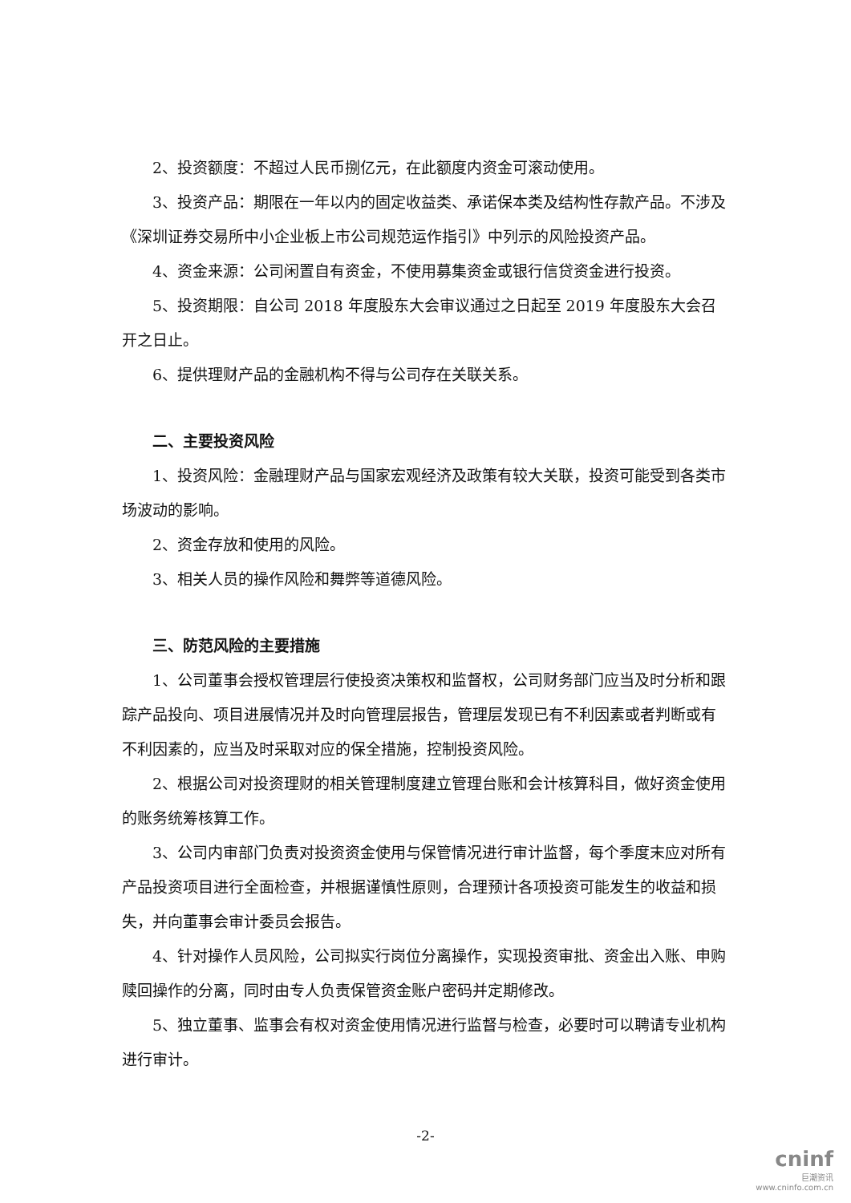2、投资额度：不超过人民币捌亿元，在此额度内资金可滚动使用。
3、投资产品：期限在一年以内的固定收益类、承诺保本类及结构性存款产品。不涉及《深圳证券交易所中小企业板上市公司规范运作指引》中列示的风险投资产品。
4、资金来源：公司闲置自有资金，不使用募集资金或银行信贷资金进行投资。
5、投资期限：自公司 2018 年度股东大会审议通过之日起至 2019 年度股东大会召开之日止。
6、提供理财产品的金融机构不得与公司存在关联关系。
二、主要投资风险
1、投资风险：金融理财产品与国家宏观经济及政策有较大关联，投资可能受到各类市场波动的影响。
2、资金存放和使用的风险。
3、相关人员的操作风险和舞弊等道德风险。
三、防范风险的主要措施
1、公司董事会授权管理层行使投资决策权和监督权，公司财务部门应当及时分析和跟踪产品投向、项目进展情况并及时向管理层报告，管理层发现已有不利因素或者判断或有不利因素的，应当及时采取对应的保全措施，控制投资风险。
2、根据公司对投资理财的相关管理制度建立管理台账和会计核算科目，做好资金使用的账务统筹核算工作。
3、公司内审部门负责对投资资金使用与保管情况进行审计监督，每个季度末应对所有产品投资项目进行全面检查，并根据谨慎性原则，合理预计各项投资可能发生的收益和损失，并向董事会审计委员会报告。
4、针对操作人员风险，公司拟实行岗位分离操作，实现投资审批、资金出入账、申购赎回操作的分离，同时由专人负责保管资金账户密码并定期修改。
5、独立董事、监事会有权对资金使用情况进行监督与检查，必要时可以聘请专业机构进行审计。
-2-
cninf
巨潮资讯
www.cninfo.com.cn